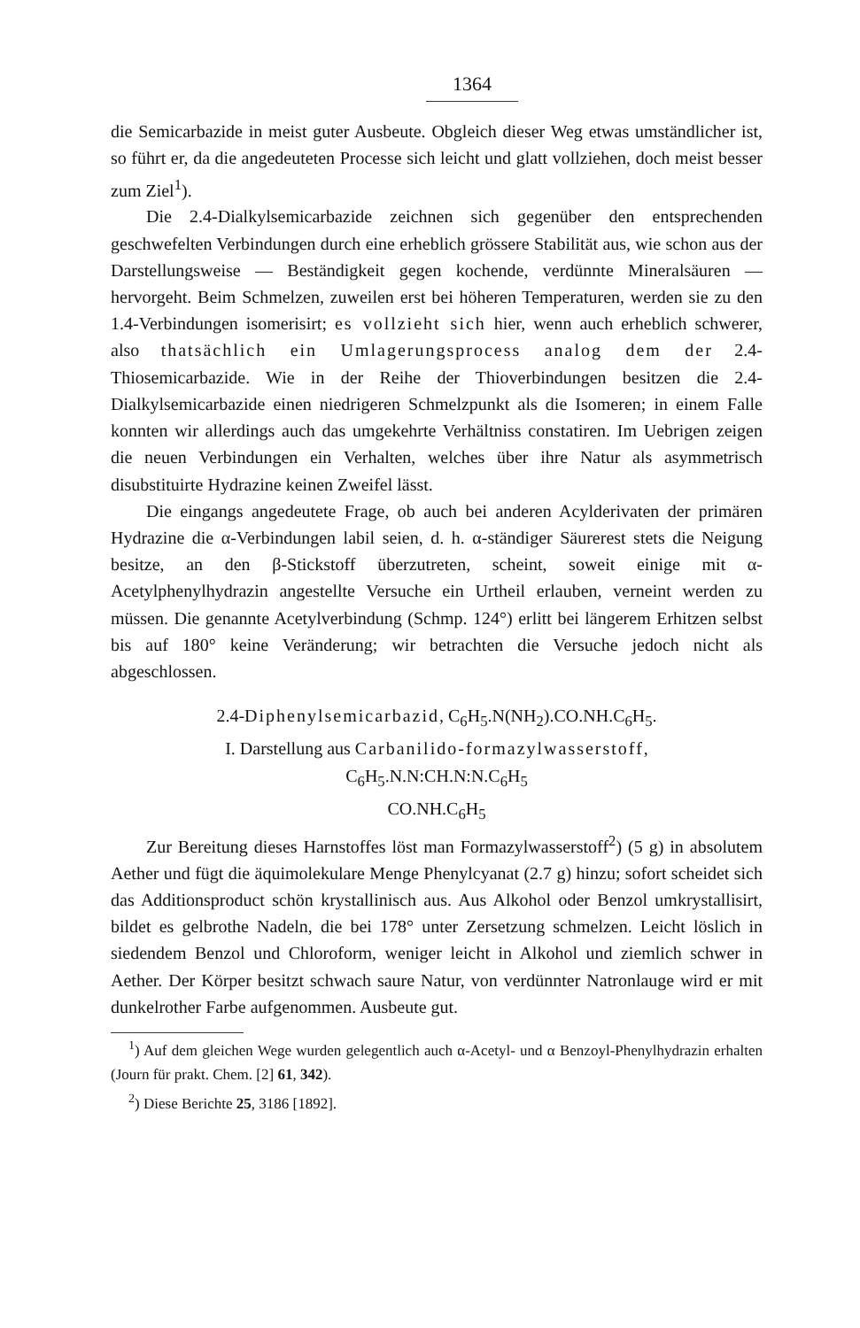1364
die Semicarbazide in meist guter Ausbeute. Obgleich dieser Weg etwas umständlicher ist, so führt er, da die angedeuteten Processe sich leicht und glatt vollziehen, doch meist besser zum Ziel<sup>1</sup>).
Die 2.4-Dialkylsemicarbazide zeichnen sich gegenüber den entsprechenden geschwefelten Verbindungen durch eine erheblich grössere Stabilität aus, wie schon aus der Darstellungsweise — Beständigkeit gegen kochende, verdünnte Mineralsäuren — hervorgeht. Beim Schmelzen, zuweilen erst bei höheren Temperaturen, werden sie zu den 1.4-Verbindungen isomerisirt; es vollzieht sich hier, wenn auch erheblich schwerer, also thatsächlich ein Umlagerungsprocess analog dem der 2.4-Thiosemicarbazide. Wie in der Reihe der Thioverbindungen besitzen die 2.4-Dialkylsemicarbazide einen niedrigeren Schmelzpunkt als die Isomeren; in einem Falle konnten wir allerdings auch das umgekehrte Verhältniss constatiren. Im Uebrigen zeigen die neuen Verbindungen ein Verhalten, welches über ihre Natur als asymmetrisch disubstituirte Hydrazine keinen Zweifel lässt.
Die eingangs angedeutete Frage, ob auch bei anderen Acylderivaten der primären Hydrazine die α-Verbindungen labil seien, d. h. α-ständiger Säurerest stets die Neigung besitze, an den β-Stickstoff überzutreten, scheint, soweit einige mit α-Acetylphenylhydrazin angestellte Versuche ein Urtheil erlauben, verneint werden zu müssen. Die genannte Acetylverbindung (Schmp. 124°) erlitt bei längerem Erhitzen selbst bis auf 180° keine Veränderung; wir betrachten die Versuche jedoch nicht als abgeschlossen.
2.4-Diphenylsemicarbazid, C<sub>6</sub>H<sub>5</sub>.N(NH<sub>2</sub>).CO.NH.C<sub>6</sub>H<sub>5</sub>.
I. Darstellung aus Carbanilido-formazylwasserstoff,
C<sub>6</sub>H<sub>5</sub>.N.N:CH.N:N.C<sub>6</sub>H<sub>5</sub>
CO.NH.C<sub>6</sub>H<sub>5</sub>
Zur Bereitung dieses Harnstoffes löst man Formazylwasserstoff<sup>2</sup>) (5 g) in absolutem Aether und fügt die äquimolekulare Menge Phenylcyanat (2.7 g) hinzu; sofort scheidet sich das Additionsproduct schön krystallinisch aus. Aus Alkohol oder Benzol umkrystallisirt, bildet es gelbrothe Nadeln, die bei 178° unter Zersetzung schmelzen. Leicht löslich in siedendem Benzol und Chloroform, weniger leicht in Alkohol und ziemlich schwer in Aether. Der Körper besitzt schwach saure Natur, von verdünnter Natronlauge wird er mit dunkelrother Farbe aufgenommen. Ausbeute gut.
<sup>1</sup>) Auf dem gleichen Wege wurden gelegentlich auch α-Acetyl- und α Benzoyl-Phenylhydrazin erhalten (Journ für prakt. Chem. [2] 61, 342).
<sup>2</sup>) Diese Berichte 25, 3186 [1892].